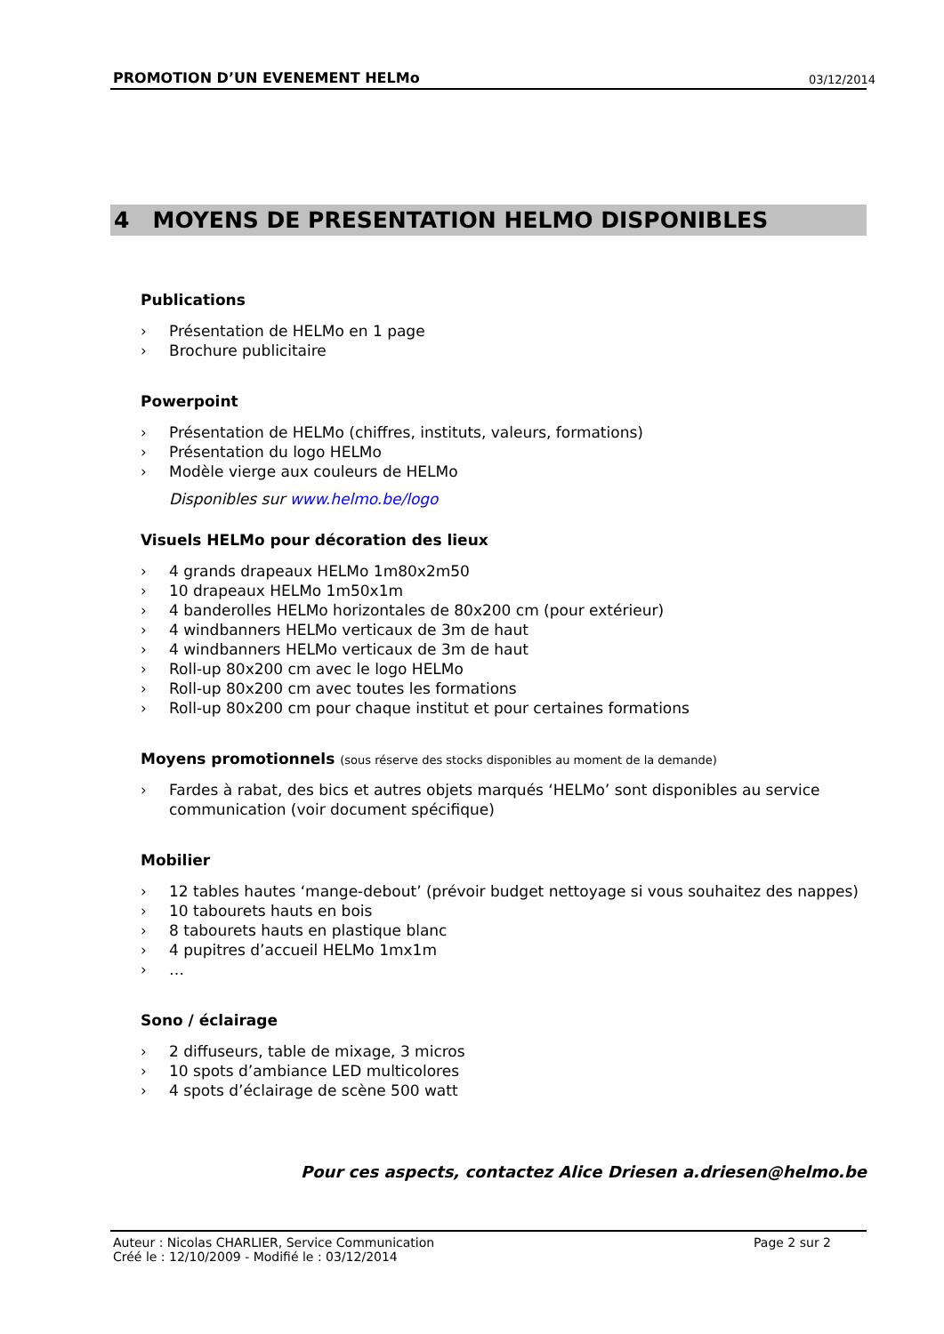PROMOTION D’UN EVENEMENT HELMo 03/12/2014
4 MOYENS DE PRESENTATION HELMO DISPONIBLES
Publications
› Présentation de HELMo en 1 page
› Brochure publicitaire
Powerpoint
› Présentation de HELMo (chiffres, instituts, valeurs, formations)
› Présentation du logo HELMo
› Modèle vierge aux couleurs de HELMo
Disponibles sur www.helmo.be/logo
Visuels HELMo pour décoration des lieux
› 4 grands drapeaux HELMo 1m80x2m50
› 10 drapeaux HELMo 1m50x1m
› 4 banderolles HELMo horizontales de 80x200 cm (pour extérieur)
› 4 windbanners HELMo verticaux de 3m de haut
› 4 windbanners HELMo verticaux de 3m de haut
› Roll-up 80x200 cm avec le logo HELMo
› Roll-up 80x200 cm avec toutes les formations
› Roll-up 80x200 cm pour chaque institut et pour certaines formations
Moyens promotionnels (sous réserve des stocks disponibles au moment de la demande)
› Fardes à rabat, des bics et autres objets marqués ‘HELMo’ sont disponibles au service communication (voir document spécifique)
Mobilier
› 12 tables hautes ‘mange-debout’ (prévoir budget nettoyage si vous souhaitez des nappes)
› 10 tabourets hauts en bois
› 8 tabourets hauts en plastique blanc
› 4 pupitres d’accueil HELMo 1mx1m
› …
Sono / éclairage
› 2 diffuseurs, table de mixage, 3 micros
› 10 spots d’ambiance LED multicolores
› 4 spots d’éclairage de scène 500 watt
Pour ces aspects, contactez Alice Driesen a.driesen@helmo.be
Auteur : Nicolas CHARLIER, Service Communication Page 2 sur 2
Créé le : 12/10/2009 - Modifié le : 03/12/2014